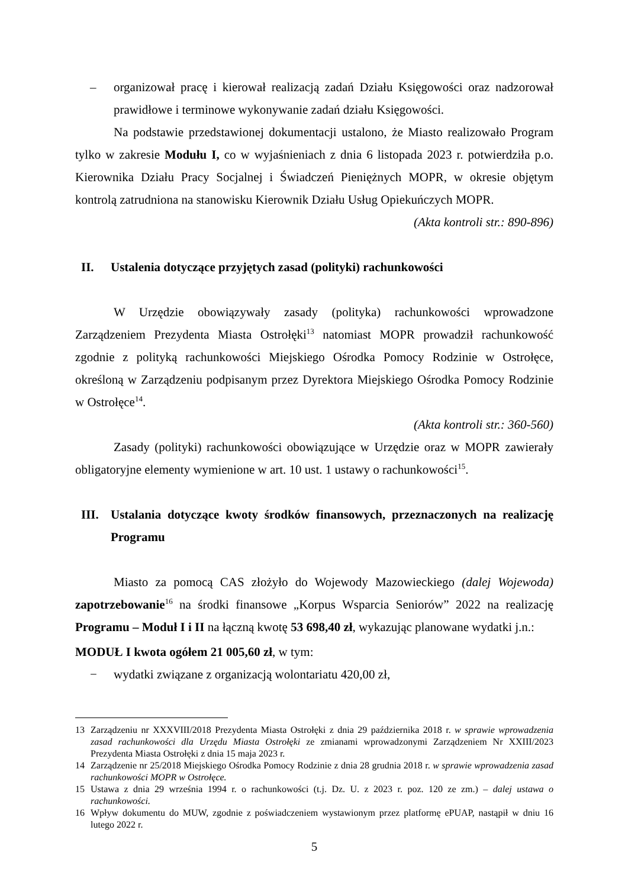– organizował pracę i kierował realizacją zadań Działu Księgowości oraz nadzorował prawidłowe i terminowe wykonywanie zadań działu Księgowości.
Na podstawie przedstawionej dokumentacji ustalono, że Miasto realizowało Program tylko w zakresie Modułu I, co w wyjaśnieniach z dnia 6 listopada 2023 r. potwierdziła p.o. Kierownika Działu Pracy Socjalnej i Świadczeń Pieniężnych MOPR, w okresie objętym kontrolą zatrudniona na stanowisku Kierownik Działu Usług Opiekuńczych MOPR.
(Akta kontroli str.: 890-896)
II. Ustalenia dotyczące przyjętych zasad (polityki) rachunkowości
W Urzędzie obowiązywały zasady (polityka) rachunkowości wprowadzone Zarządzeniem Prezydenta Miasta Ostrołęki<sup>13</sup> natomiast MOPR prowadził rachunkowość zgodnie z polityką rachunkowości Miejskiego Ośrodka Pomocy Rodzinie w Ostrołęce, określoną w Zarządzeniu podpisanym przez Dyrektora Miejskiego Ośrodka Pomocy Rodzinie w Ostrołęce<sup>14</sup>.
(Akta kontroli str.: 360-560)
Zasady (polityki) rachunkowości obowiązujące w Urzędzie oraz w MOPR zawierały obligatoryjne elementy wymienione w art. 10 ust. 1 ustawy o rachunkowości<sup>15</sup>.
III. Ustalania dotyczące kwoty środków finansowych, przeznaczonych na realizację Programu
Miasto za pomocą CAS złożyło do Wojewody Mazowieckiego (dalej Wojewoda) zapotrzebowanie<sup>16</sup> na środki finansowe „Korpus Wsparcia Seniorów” 2022 na realizację Programu – Moduł I i II na łączną kwotę 53 698,40 zł, wykazując planowane wydatki j.n.:
MODUŁ I kwota ogółem 21 005,60 zł, w tym:
− wydatki związane z organizacją wolontariatu 420,00 zł,
13 Zarządzeniu nr XXXVIII/2018 Prezydenta Miasta Ostrołęki z dnia 29 października 2018 r. w sprawie wprowadzenia zasad rachunkowości dla Urzędu Miasta Ostrołęki ze zmianami wprowadzonymi Zarządzeniem Nr XXIII/2023 Prezydenta Miasta Ostrołęki z dnia 15 maja 2023 r.
14 Zarządzenie nr 25/2018 Miejskiego Ośrodka Pomocy Rodzinie z dnia 28 grudnia 2018 r. w sprawie wprowadzenia zasad rachunkowości MOPR w Ostrołęce.
15 Ustawa z dnia 29 września 1994 r. o rachunkowości (t.j. Dz. U. z 2023 r. poz. 120 ze zm.) – dalej ustawa o rachunkowości.
16 Wpływ dokumentu do MUW, zgodnie z poświadczeniem wystawionym przez platformę ePUAP, nastąpił w dniu 16 lutego 2022 r.
5